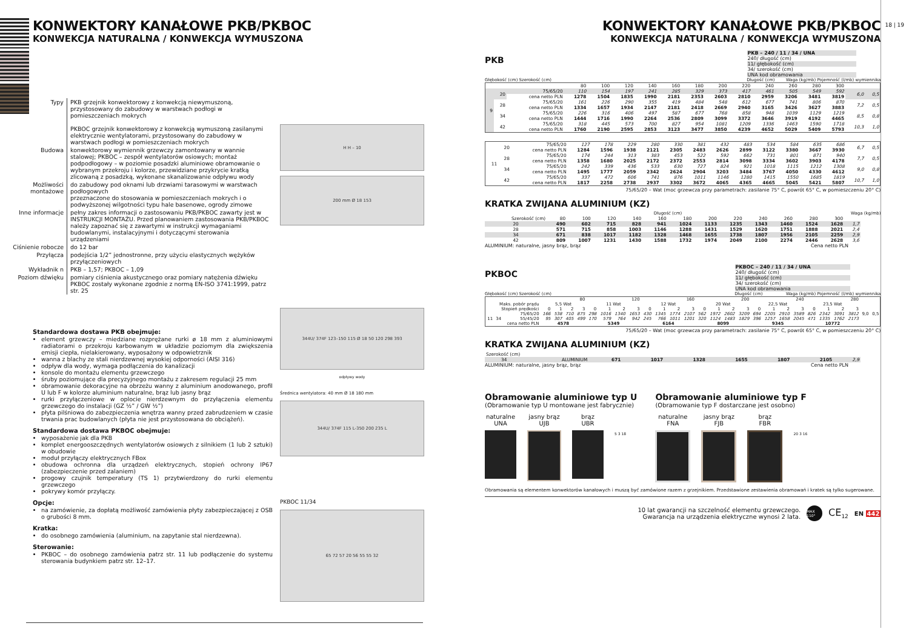KONWEKTORY KANAŁOWE PKB/PKBOC
KONWEKCJA NATURALNA / KONWEKCJA WYMUSZONA
| Typy | PKB grzejnik konwektorowy z konwekcją niewymuszoną, przystosowany do zabudowy w warstwach podłogi w pomieszczeniach mokrych PKBOC grzejnik konwektorowy z konwekcją wymuszoną zasilanymi elektrycznie wentylatorami, przystosowany do zabudowy w warstwach podłogi w pomieszczeniach mokrych |
| Budowa | konwektorowy wymiennik grzewczy zamontowany w wannie stalowej; PKBOC – zespół wentylatorów osiowych; montaż podpodłogowy – w poziomie posadzki aluminiowe obramowanie o wybranym przekroju i kolorze, przewidziane przykrycie kratką zlicowaną z posadzką, wykonane skanalizowanie odpływu wody |
| Możliwości montażowe | do zabudowy pod oknami lub drzwiami tarasowymi w warstwach podłogowych przeznaczone do stosowania w pomieszczeniach mokrych i o podwyższonej wilgotności typu hale basenowe, ogrody zimowe |
| Inne informacje | pełny zakres informacji o zastosowaniu PKB/PKBOC zawarty jest w INSTRUKCJI MONTAŻU. Przed planowaniem zastosowania PKB/PKBOC należy zapoznać się z zawartymi w instrukcji wymaganiami budowlanymi, instalacyjnymi i dotyczącymi sterowania urządzeniami |
| Ciśnienie robocze | do 12 bar |
| Przyłącza | podejścia 1/2” jednostronne, przy użyciu elastycznych wężyków przyłączeniowych |
| Wykładnik n | PKB – 1,57; PKBOC – 1,09 |
| Poziom dźwięku | pomiary ciśnienia akustycznego oraz pomiary natężenia dźwięku PKBOC zostały wykonane zgodnie z normą EN-ISO 3741:1999, patrz str. 25 |
Standardowa dostawa PKB obejmuje:
element grzewczy – miedziane rozprężane rurki ø 18 mm z aluminiowymi radiatorami o przekroju karbowanym w układzie poziomym dla zwiększenia emisji ciepła, nielakierowany, wyposażony w odpowietrznik
wanna z blachy ze stali nierdzewnej wysokiej odporności (AISI 316)
odpływ dla wody, wymaga podłączenia do kanalizacji
konsole do montażu elementu grzewczego
śruby poziomujące dla precyzyjnego montażu z zakresem regulacji 25 mm
obramowanie dekoracyjne na obrzeżu wanny z aluminium anodowanego, profil U lub F w kolorze aluminium naturalne, brąz lub jasny brąz
rurki przyłączeniowe w oplocie nierdzewnym do przyłączenia elementu grzewczego do instalacji (GZ ½” / GW ½”)
płyta pilśniowa do zabezpieczenia wnętrza wanny przed zabrudzeniem w czasie trwania prac budowlanych (płyta nie jest przystosowana do obciążeń).
Standardowa dostawa PKBOC obejmuje:
wyposażenie jak dla PKB
komplet energooszczędnych wentylatorów osiowych z silnikiem (1 lub 2 sztuki) w obudowie
moduł przyłączy elektrycznych FBox
obudowa ochronna dla urządzeń elektrycznych, stopień ochrony IP67 (zabezpieczenie przed zalaniem)
progowy czujnik temperatury (TS 1) przytwierdzony do rurki elementu grzewczego
pokrywy komór przyłączy.
Opcje:
na zamówienie, za dopłatą możliwość zamówienia płyty zabezpieczającej z OSB o grubości 8 mm.
Kratka:
do osobnego zamówienia (aluminium, na zapytanie stal nierdzewna).
Sterowanie:
PKBOC – do osobnego zamówienia patrz str. 11 lub podłączenie do systemu sterowania budynkiem patrz str. 12–17.
H H – 10
200 mm Ø 18 153
344U/ 374F 123–150 115 Ø 18 50 120 298 393
odpływy wody
Średnica wentylatora: 40 mm Ø 18 180 mm
344U/ 374F 115 L-350 200 235 L
PKBOC 11/34
65 72 57 20 56 55 55 32
KONWEKTORY KANAŁOWE PKB/PKBOC
KONWEKCJA NATURALNA / KONWEKCJA WYMUSZONA
PKB
PKB – 240 / 11 / 34 / UNA
240/ długość (cm)
11/ głębokość (cm)
34/ szerokość (cm)
UNA kod obramowania
Głębokość (cm) Szerokość (cm) Długość (cm) Waga (kg/mb) Pojemność (l/mb) wymiennika
| | | | 80 | 100 | 120 | 140 | 160 | 180 | 200 | 220 | 240 | 260 | 280 | 300 | | |
| --- | --- | --- | --- | --- | --- | --- | --- | --- | --- | --- | --- | --- | --- | --- | --- | --- |
| 9 | 20 | 75/65/20 | 110 | 154 | 197 | 241 | 285 | 329 | 373 | 417 | 461 | 505 | 549 | 592 | 6,0 | 0,5 |
| | | cena netto PLN | 1278 | 1504 | 1835 | 1990 | 2181 | 2353 | 2603 | 2810 | 2959 | 3206 | 3481 | 3819 | | |
| | 28 | 75/65/20 | 161 | 226 | 290 | 355 | 419 | 484 | 548 | 612 | 677 | 741 | 806 | 870 | 7,2 | 0,5 |
| | | cena netto PLN | 1334 | 1657 | 1934 | 2147 | 2181 | 2418 | 2669 | 2940 | 3165 | 3426 | 3627 | 3883 | | |
| | 34 | 75/65/20 | 226 | 316 | 406 | 497 | 587 | 677 | 768 | 858 | 948 | 1039 | 1129 | 1219 | 8,5 | 0,8 |
| | | cena netto PLN | 1444 | 1716 | 1990 | 2264 | 2536 | 2809 | 3099 | 3372 | 3646 | 3919 | 4192 | 4465 | | |
| | 42 | 75/65/20 | 318 | 445 | 573 | 700 | 827 | 954 | 1081 | 1209 | 1336 | 1463 | 1590 | 1718 | 10,3 | 1,0 |
| | | cena netto PLN | 1760 | 2190 | 2595 | 2853 | 3123 | 3477 | 3850 | 4239 | 4652 | 5029 | 5409 | 5793 | | |
| 11 | 20 | 75/65/20 | 127 | 178 | 229 | 280 | 330 | 381 | 432 | 483 | 534 | 584 | 635 | 686 | 6,7 | 0,5 |
| | | cena netto PLN | 1284 | 1596 | 1938 | 2121 | 2305 | 2483 | 2626 | 2899 | 3122 | 3380 | 3667 | 3930 | | |
| | 28 | 75/65/20 | 174 | 244 | 313 | 383 | 453 | 522 | 592 | 662 | 731 | 801 | 871 | 940 | 7,7 | 0,5 |
| | | cena netto PLN | 1358 | 1680 | 2025 | 2172 | 2372 | 2553 | 2814 | 3098 | 3334 | 3602 | 3903 | 4178 | | |
| | 34 | 75/65/20 | 242 | 339 | 436 | 533 | 630 | 727 | 824 | 921 | 1018 | 1115 | 1212 | 1308 | 9,0 | 0,8 |
| | | cena netto PLN | 1495 | 1777 | 2059 | 2342 | 2624 | 2904 | 3203 | 3484 | 3767 | 4050 | 4330 | 4612 | | |
| | 42 | 75/65/20 | 337 | 472 | 606 | 741 | 876 | 1011 | 1146 | 1280 | 1415 | 1550 | 1685 | 1819 | 10,7 | 1,0 |
| | | cena netto PLN | 1817 | 2258 | 2738 | 2937 | 3302 | 3672 | 4065 | 4365 | 4665 | 5045 | 5421 | 5807 | | |
75/65/20 – Wat (moc grzewcza przy parametrach: zasilanie 75° C, powrót 65° C, w pomieszczeniu 20° C)
KRATKA ZWIJANA ALUMINIUM (KZ)
Długość (cm) Waga (kg/mb)
| Szerokość (cm) | 80 | 100 | 120 | 140 | 160 | 180 | 200 | 220 | 240 | 260 | 280 | 300 | |
| --- | --- | --- | --- | --- | --- | --- | --- | --- | --- | --- | --- | --- | --- |
| 20 | 490 | 602 | 715 | 828 | 941 | 1024 | 1133 | 1235 | 1343 | 1460 | 1524 | 1628 | 1,7 |
| 28 | 571 | 715 | 858 | 1003 | 1146 | 1288 | 1431 | 1529 | 1620 | 1751 | 1888 | 2021 | 2,4 |
| 34 | 671 | 838 | 1017 | 1182 | 1328 | 1468 | 1655 | 1738 | 1807 | 1956 | 2105 | 2259 | 2,9 |
| 42 | 809 | 1007 | 1231 | 1430 | 1588 | 1732 | 1974 | 2049 | 2100 | 2274 | 2446 | 2628 | 3,6 |
ALUMINIUM: naturalne, jasny brąz, brąz Cena netto PLN
PKBOC
PKBOC – 240 / 11 / 34 / UNA
240/ długość (cm)
11/ głębokość (cm)
34/ szerokość (cm)
UNA kod obramowania
Głębokość (cm) Szerokość (cm) Długość (cm) Waga (kg/mb) Pojemność (l/mb) wymiennika
| | | | 80 | | | | 120 | | | | 160 | | | | 200 | | | | 240 | | | | 280 | | | | | |
| --- | --- | --- | --- | --- | --- | --- | --- | --- | --- | --- | --- | --- | --- | --- | --- | --- | --- | --- | --- | --- | --- | --- | --- | --- | --- | --- | --- | --- |
| Maks. pobór prądu | | | 5,5 Wat | | | | 11 Wat | | | | 12 Wat | | | | 20 Wat | | | | 22,5 Wat | | | | 23,5 Wat | | | | 9,0 | 0,5 |
| Stopień prędkości | | | 0 | 1 | 2 | 3 | 0 | 1 | 2 | 3 | 0 | 1 | 2 | 3 | 0 | 1 | 2 | 3 | 0 | 1 | 2 | 3 | 0 | 1 | 2 | 3 | | |
| 11 | 34 | 75/65/20 | 166 | 538 | 710 | 875 | 298 | 1016 | 1340 | 1653 | 430 | 1345 | 1774 | 2107 | 562 | 1972 | 2602 | 3209 | 694 | 2205 | 2910 | 3589 | 826 | 2342 | 3091 | 3812 | | |
| | | 55/45/20 | 95 | 307 | 405 | 499 | 170 | 579 | 764 | 942 | 245 | 766 | 1011 | 1201 | 320 | 1124 | 1483 | 1829 | 396 | 1257 | 1658 | 2045 | 471 | 1335 | 1762 | 2173 | | |
| | | cena netto PLN | 4578 | | | | 5349 | | | | 6164 | | | | 8099 | | | | 9345 | | | | 10772 | | | | | |
75/65/20 – Wat (moc grzewcza przy parametrach: zasilanie 75° C, powrót 65° C, w pomieszczeniu 20° C)
KRATKA ZWIJANA ALUMINIUM (KZ)
| Szerokość (cm) | | | | | | | | |
| --- | --- | --- | --- | --- | --- | --- | --- | --- |
| 34 | ALUMINIUM | 671 | 1017 | 1328 | 1655 | 1807 | 2105 | 2,9 |
ALUMINIUM: naturalne, jasny brąz, brąz Cena netto PLN
Obramowanie aluminiowe typ U
(Obramowanie typ U montowane jest fabrycznie)
naturalne
UNA
jasny brąz
UJB
brąz
UBR
5 3 18
Obramowanie aluminiowe typ F
(Obramowanie typ F dostarczane jest osobno)
naturalne
FNA
jasny brąz
FJB
brąz
FBR
20 3 16
Obramowania są elementem konwektorów kanałowych i muszą być zamówione razem z grzejnikiem. Przedstawione zestawienia obramowań i kratek są tylko sugerowane.
10 lat gwarancji na szczelność elementu grzewczego.
Gwarancja na urządzenia elektryczne wynosi 2 lata.
MAX 110°
CE<sub>12</sub> EN 442
18 | 19